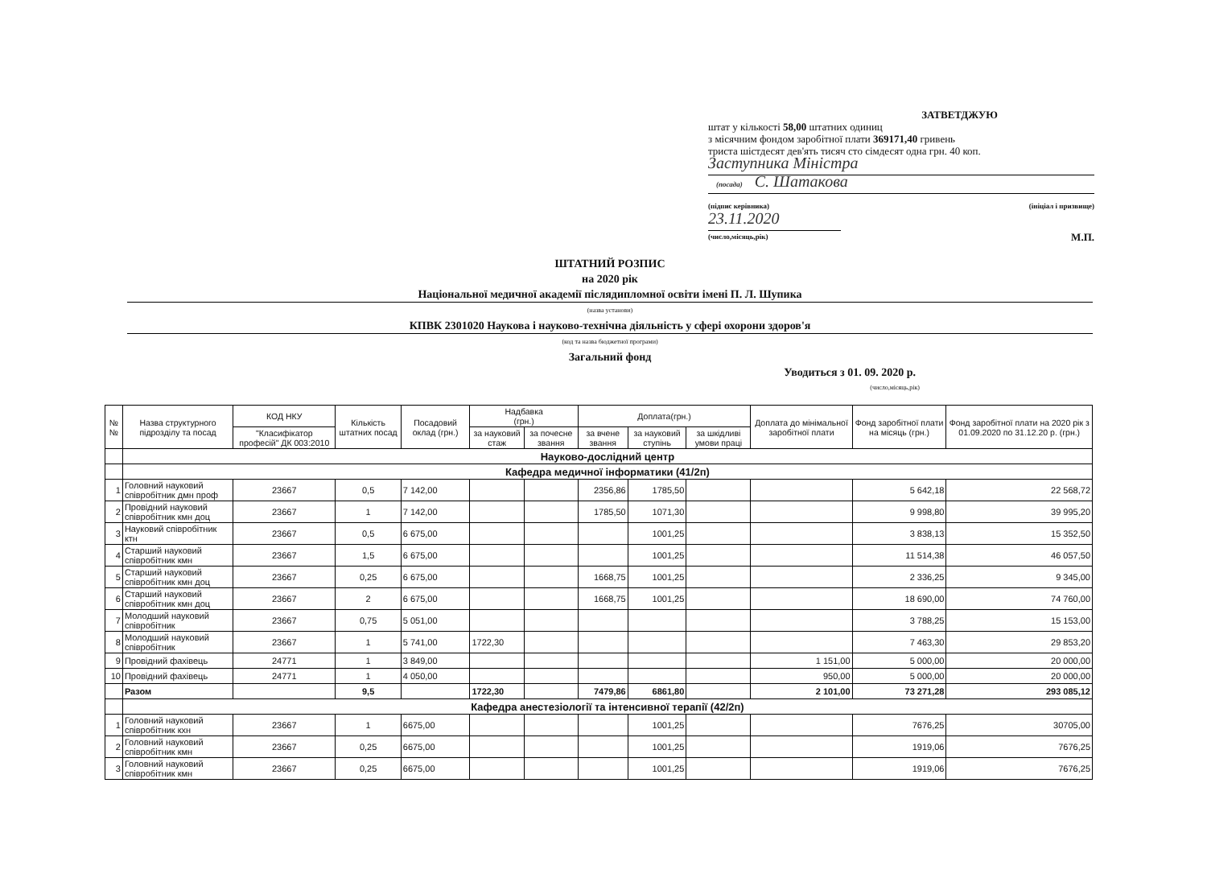ЗАТВЕТДЖУЮ
штат у кількості 58,00 штатних одиниц
з місячним фондом заробітної плати 369171,40 гривень
триста шістдесят дев'ять тисяч сто сімдесят одна грн. 40 коп.
Заступника Міністра
(посада) С. Шатакова
(підпис керівника) (ініціал і призвище)
23.11.2020
(число,місяць,рік) М.П.
ШТАТНИЙ РОЗПИС
на 2020 рік
Національної медичної академії післядипломної освіти імені П. Л. Шупика
(назва установи)
КПВК 2301020 Наукова і науково-технічна діяльність у сфері охорони здоров'я
(код та назва бюджетної програми)
Загальний фонд
Уводиться з 01. 09. 2020 р.
(число,місяць,рік)
| №№ | Назва структурного підрозділу та посад | КОД НКУ | Кількість штатних посад | Посадовий оклад (грн.) | Надбавка (грн.) | | Доплата(грн.) | | | Доплата до мінімальної заробітної плати | Фонд заробітної плати на місяць (грн.) | Фонд заробітної плати на 2020 рік з 01.09.2020 по 31.12.20 р. (грн.) |
| --- | --- | --- | --- | --- | --- | --- | --- | --- | --- | --- | --- | --- |
| | | "Класифікатор професій" ДК 003:2010 | | | за науковий стаж | за почесне звання | за вчене звання | за науковий ступінь | за шкідливі умови праці | | | |
| | Науково-дослідний центр | | | | | | | | | | | |
| | Кафедра медичної інформатики (41/2п) | | | | | | | | | | | |
| 1 | Головний науковий співробітник дмн проф | 23667 | 0,5 | 7 142,00 | | | 2356,86 | 1785,50 | | | 5 642,18 | 22 568,72 |
| 2 | Провідний науковий співробітник кмн доц | 23667 | 1 | 7 142,00 | | | 1785,50 | 1071,30 | | | 9 998,80 | 39 995,20 |
| 3 | Науковий співробітник ктн | 23667 | 0,5 | 6 675,00 | | | | 1001,25 | | | 3 838,13 | 15 352,50 |
| 4 | Старший науковий співробітник кмн | 23667 | 1,5 | 6 675,00 | | | | 1001,25 | | | 11 514,38 | 46 057,50 |
| 5 | Старший науковий співробітник кмн доц | 23667 | 0,25 | 6 675,00 | | | 1668,75 | 1001,25 | | | 2 336,25 | 9 345,00 |
| 6 | Старший науковий співробітник кмн доц | 23667 | 2 | 6 675,00 | | | 1668,75 | 1001,25 | | | 18 690,00 | 74 760,00 |
| 7 | Молодший науковий співробітник | 23667 | 0,75 | 5 051,00 | | | | | | | 3 788,25 | 15 153,00 |
| 8 | Молодший науковий співробітник | 23667 | 1 | 5 741,00 | 1722,30 | | | | | | 7 463,30 | 29 853,20 |
| 9 | Провідний фахівець | 24771 | 1 | 3 849,00 | | | | | | 1 151,00 | 5 000,00 | 20 000,00 |
| 10 | Провідний фахівець | 24771 | 1 | 4 050,00 | | | | | | 950,00 | 5 000,00 | 20 000,00 |
| | Разом | | 9,5 | | 1722,30 | | 7479,86 | 6861,80 | | 2 101,00 | 73 271,28 | 293 085,12 |
| | Кафедра анестезіології та інтенсивної терапії (42/2п) | | | | | | | | | | | |
| 1 | Головний науковий співробітник кхн | 23667 | 1 | 6675,00 | | | | 1001,25 | | | 7676,25 | 30705,00 |
| 2 | Головний науковий співробітник кмн | 23667 | 0,25 | 6675,00 | | | | 1001,25 | | | 1919,06 | 7676,25 |
| 3 | Головний науковий співробітник кмн | 23667 | 0,25 | 6675,00 | | | | 1001,25 | | | 1919,06 | 7676,25 |